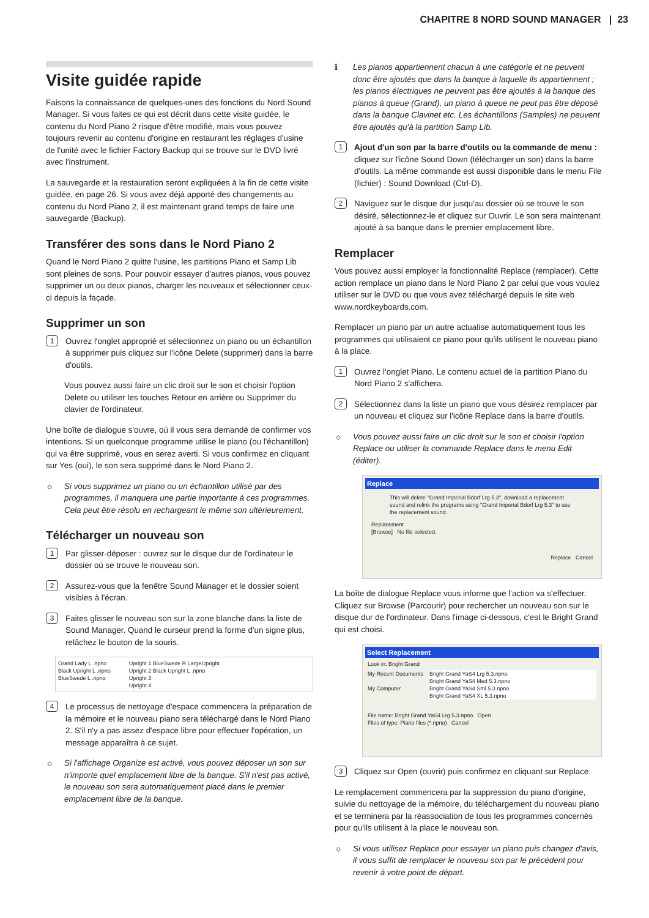CHAPITRE 8 NORD SOUND MANAGER | 23
Visite guidée rapide
Faisons la connaissance de quelques-unes des fonctions du Nord Sound Manager. Si vous faites ce qui est décrit dans cette visite guidée, le contenu du Nord Piano 2 risque d'être modifié, mais vous pouvez toujours revenir au contenu d'origine en restaurant les réglages d'usine de l'unité avec le fichier Factory Backup qui se trouve sur le DVD livré avec l'instrument.
La sauvegarde et la restauration seront expliquées à la fin de cette visite guidée, en page 26. Si vous avez déjà apporté des changements au contenu du Nord Piano 2, il est maintenant grand temps de faire une sauvegarde (Backup).
Transférer des sons dans le Nord Piano 2
Quand le Nord Piano 2 quitte l'usine, les partitions Piano et Samp Lib sont pleines de sons. Pour pouvoir essayer d'autres pianos, vous pouvez supprimer un ou deux pianos, charger les nouveaux et sélectionner ceux-ci depuis la façade.
Supprimer un son
1
Ouvrez l'onglet approprié et sélectionnez un piano ou un échantillon à supprimer puis cliquez sur l'icône Delete (supprimer) dans la barre d'outils.
Vous pouvez aussi faire un clic droit sur le son et choisir l'option Delete ou utiliser les touches Retour en arrière ou Supprimer du clavier de l'ordinateur.
Une boîte de dialogue s'ouvre, où il vous sera demandé de confirmer vos intentions. Si un quelconque programme utilise le piano (ou l'échantillon) qui va être supprimé, vous en serez averti. Si vous confirmez en cliquant sur Yes (oui), le son sera supprimé dans le Nord Piano 2.
☼ Si vous supprimez un piano ou un échantillon utilisé par des programmes, il manquera une partie importante à ces programmes. Cela peut être résolu en rechargeant le même son ultérieurement.
Télécharger un nouveau son
1
Par glisser-déposer : ouvrez sur le disque dur de l'ordinateur le dossier où se trouve le nouveau son.
2
Assurez-vous que la fenêtre Sound Manager et le dossier soient visibles à l'écran.
3
Faites glisser le nouveau son sur la zone blanche dans la liste de Sound Manager. Quand le curseur prend la forme d'un signe plus, relâchez le bouton de la souris.
Grand Lady L .npno
Black Upright L .npno
BlueSwede L .npno
Upright 1 BlueSwede R LargeUpright
Upright 2 Black Upright L .npno
Upright 3
Upright 4
4
Le processus de nettoyage d'espace commencera la préparation de la mémoire et le nouveau piano sera téléchargé dans le Nord Piano 2. S'il n'y a pas assez d'espace libre pour effectuer l'opération, un message apparaîtra à ce sujet.
☼ Si l'affichage Organize est activé, vous pouvez déposer un son sur n'importe quel emplacement libre de la banque. S'il n'est pas activé, le nouveau son sera automatiquement placé dans le premier emplacement libre de la banque.
ℹ Les pianos appartiennent chacun à une catégorie et ne peuvent donc être ajoutés que dans la banque à laquelle ils appartiennent ; les pianos électriques ne peuvent pas être ajoutés à la banque des pianos à queue (Grand), un piano à queue ne peut pas être déposé dans la banque Clavinet etc. Les échantillons (Samples) ne peuvent être ajoutés qu'à la partition Samp Lib.
1
Ajout d'un son par la barre d'outils ou la commande de menu : cliquez sur l'icône Sound Down (télécharger un son) dans la barre d'outils. La même commande est aussi disponible dans le menu File (fichier) : Sound Download (Ctrl-D).
2
Naviguez sur le disque dur jusqu'au dossier où se trouve le son désiré, sélectionnez-le et cliquez sur Ouvrir. Le son sera maintenant ajouté à sa banque dans le premier emplacement libre.
Remplacer
Vous pouvez aussi employer la fonctionnalité Replace (remplacer). Cette action remplace un piano dans le Nord Piano 2 par celui que vous voulez utiliser sur le DVD ou que vous avez téléchargé depuis le site web www.nordkeyboards.com.
Remplacer un piano par un autre actualise automatiquement tous les programmes qui utilisaient ce piano pour qu'ils utilisent le nouveau piano à la place.
1
Ouvrez l’onglet Piano. Le contenu actuel de la partition Piano du Nord Piano 2 s'affichera.
2
Sélectionnez dans la liste un piano que vous désirez remplacer par un nouveau et cliquez sur l'icône Replace dans la barre d'outils.
☼ Vous pouvez aussi faire un clic droit sur le son et choisir l'option Replace ou utiliser la commande Replace dans le menu Edit (éditer).
Replace
This will delete "Grand Imperial Bdorf Lrg 5.3", download a replacement sound and relink the programs using "Grand Imperial Bdorf Lrg 5.3" to use the replacement sound.
Replacement
[Browse] No file selected.
Replace Cancel
La boîte de dialogue Replace vous informe que l'action va s'effectuer. Cliquez sur Browse (Parcourir) pour rechercher un nouveau son sur le disque dur de l'ordinateur. Dans l'image ci-dessous, c'est le Bright Grand qui est choisi.
Select Replacement
Look in: Bright Grand
My Recent Documents
My Computer
Bright Grand YaS4 Lrg 5.3.npno
Bright Grand YaS4 Med 5.3.npno
Bright Grand YaS4 Sml 5.3.npno
Bright Grand YaS4 XL 5.3.npno
File name: Bright Grand YaS4 Lrg 5.3.npno Open
Files of type: Piano files (*.npno) Cancel
3
Cliquez sur Open (ouvrir) puis confirmez en cliquant sur Replace.
Le remplacement commencera par la suppression du piano d'origine, suivie du nettoyage de la mémoire, du téléchargement du nouveau piano et se terminera par la réassociation de tous les programmes concernés pour qu'ils utilisent à la place le nouveau son.
☼ Si vous utilisez Replace pour essayer un piano puis changez d'avis, il vous suffit de remplacer le nouveau son par le précédent pour revenir à votre point de départ.